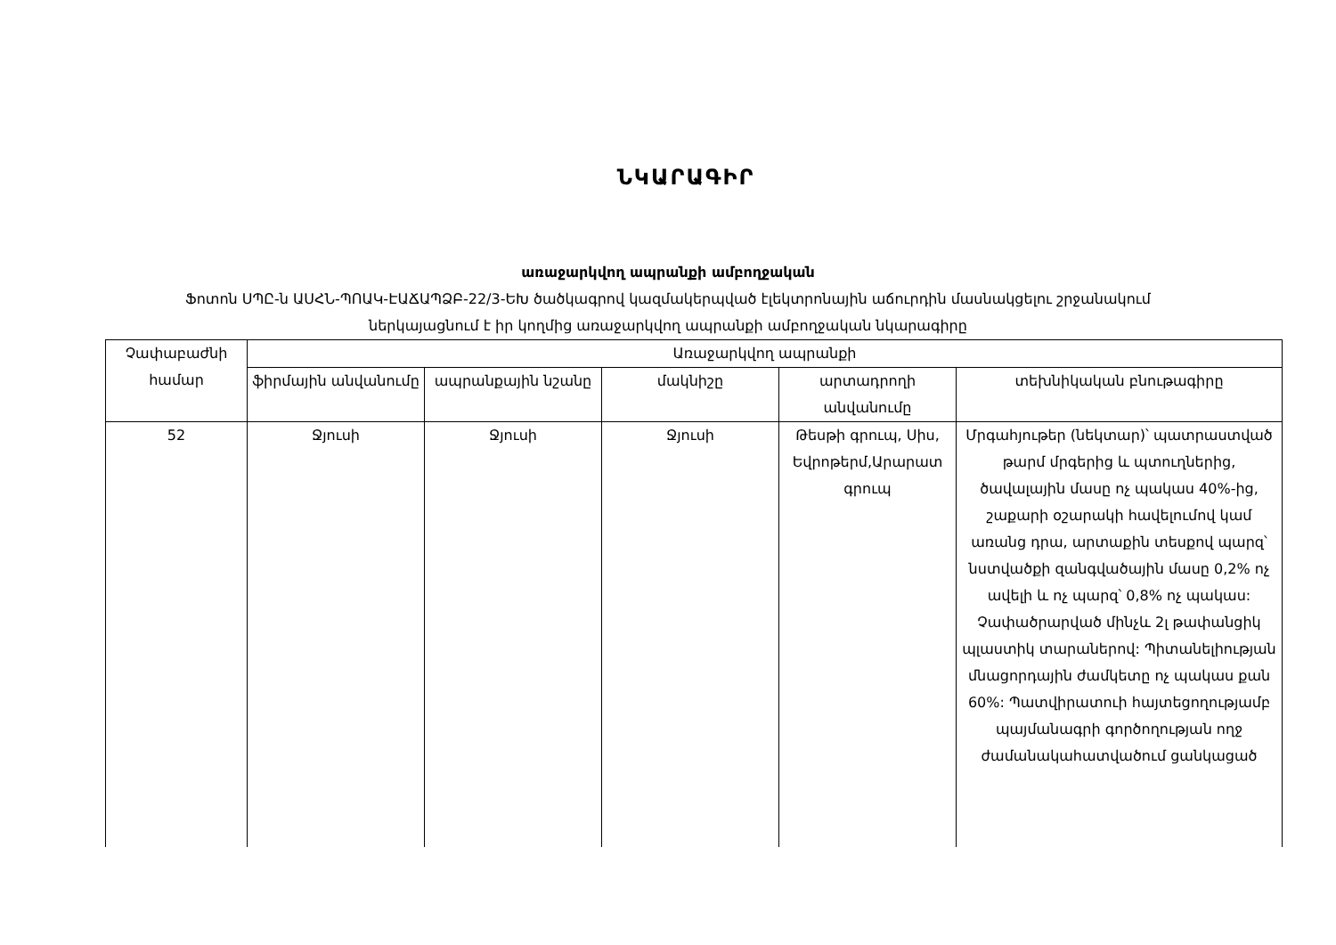ՆԿԱՐԱԳԻՐ
առաջարկվող ապրանքի ամբողջական
Ֆոտոն ՍՊԸ-ն ԱՍՀՆ-ՊՈԱԿ-ԷԱՃԱՊՁԲ-22/3-ԵԽ ծածկագրով կազմակերպված էլեկտրոնային աճուրդին մասնակցելու շրջանակում
ներկայացնում է իր կողմից առաջարկվող ապրանքի ամբողջական նկարագիրը
| Չափաբաժնի համար | Առաջարկվող ապրանքի | | | | |
| --- | --- | --- | --- | --- | --- |
| | ֆիրմային անվանումը | ապրանքային նշանը | մակնիշը | արտադրողի անվանումը | տեխնիկական բնութագիրը |
| 52 | Ջյուսի | Ջյուսի | Ջյուսի | Թեսթի գրուպ, Սիս, Եվրոթերմ,Արարատ գրուպ | Մրգահյութեր (նեկտար)՝ պատրաստված թարմ մրգերից և պտուղներից, ծավալային մասը ոչ պակաս 40%-ից, շաքարի օշարակի հավելումով կամ առանց դրա, արտաքին տեսքով պարզ՝ նստվածքի զանգվածային մասը 0,2% ոչ ավելի և ոչ պարզ՝ 0,8% ոչ պակաս: Չափածրարված մինչև 2լ թափանցիկ պլաստիկ տարաներով: Պիտանելիության մնացորդային ժամկետը ոչ պակաս քան 60%: Պատվիրատուի հայտեցողությամբ պայմանագրի գործողության ողջ ժամանակահատվածում ցանկացած |